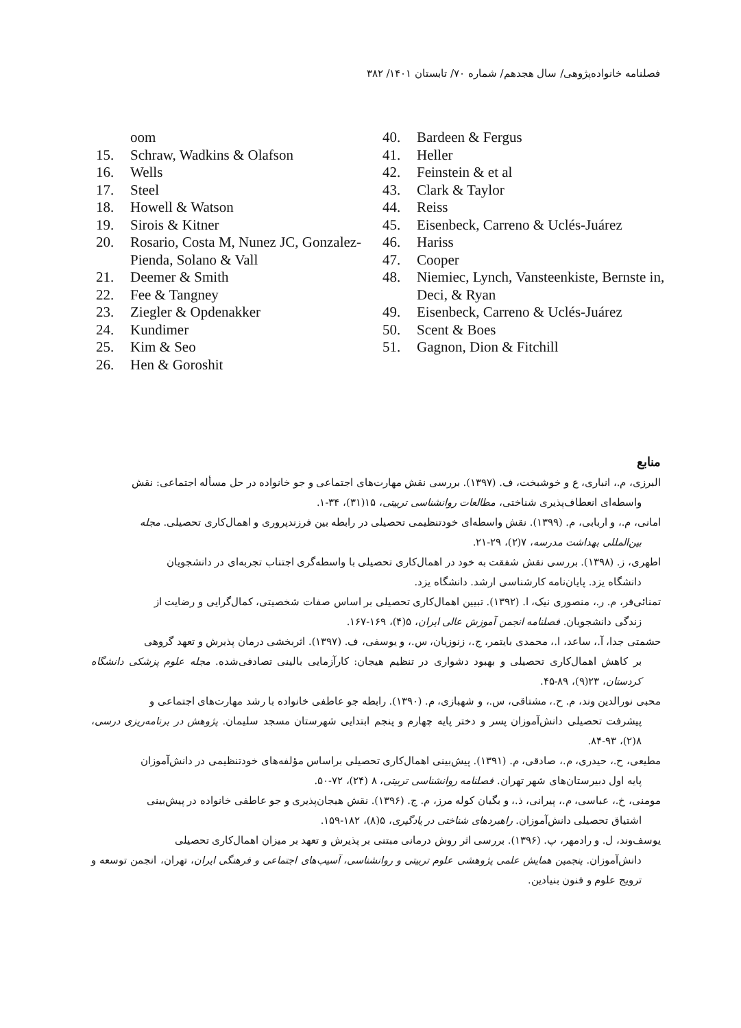فصلنامه خانواده‌پژوهی/ سال هجدهم/ شماره ۷۰/ تابستان ۱۴۰۱/ ۳۸۲
oom
15. Schraw, Wadkins & Olafson
16. Wells
17. Steel
18. Howell & Watson
19. Sirois & Kitner
20. Rosario, Costa M, Nunez JC, Gonzalez- Pienda, Solano & Vall
21. Deemer & Smith
22. Fee & Tangney
23. Ziegler & Opdenakker
24. Kundimer
25. Kim & Seo
26. Hen & Goroshit
40. Bardeen & Fergus
41. Heller
42. Feinstein & et al
43. Clark & Taylor
44. Reiss
45. Eisenbeck, Carreno & Uclés-Juárez
46. Hariss
47. Cooper
48. Niemiec, Lynch, Vansteenkiste, Bernste in, Deci, & Ryan
49. Eisenbeck, Carreno & Uclés-Juárez
50. Scent & Boes
51. Gagnon, Dion & Fitchill
منابع
البرزی، م.، انباری، ع و خوشبخت، ف. (۱۳۹۷). بررسی نقش مهارت‌های اجتماعی و جو خانواده در حل مسأله اجتماعی: نقش
واسطه‌ای انعطاف‌پذیری شناختی، مطالعات روانشناسی تربیتی، ۱۵(۳۱)، ۳۴-۱.
امانی، م.، و اربابی، م. (۱۳۹۹). نقش واسطه‌ای خودتنظیمی تحصیلی در رابطه بین فرزندپروری و اهمال‌کاری تحصیلی. مجله
بین‌المللی بهداشت مدرسه، ۷(۲)، ۲۹-۲۱.
اطهری، ز. (۱۳۹۸). بررسی نقش شفقت به خود در اهمال‌کاری تحصیلی با واسطه‌گری اجتناب تجربه‌ای در دانشجویان
دانشگاه یزد. پایان‌نامه کارشناسی ارشد. دانشگاه یزد.
تمنائی‌فر، م. ر.، منصوری نیک، ا. (۱۳۹۲). تبیین اهمال‌کاری تحصیلی بر اساس صفات شخصیتی، کمال‌گرایی و رضایت از
زندگی دانشجویان. فصلنامه انجمن آموزش عالی ایران، ۵(۴)، ۱۶۹-۱۶۷.
حشمتی جدا، آ.، ساعد، ا.، محمدی بایتمر، ج.، زنوزیان، س.، و یوسفی، ف. (۱۳۹۷). اثربخشی درمان پذیرش و تعهد گروهی
بر کاهش اهمال‌کاری تحصیلی و بهبود دشواری در تنظیم هیجان: کارآزمایی بالینی تصادفی‌شده. مجله علوم پزشکی دانشگاه کردستان، ۲۳(۹)، ۸۹-۴۵.
محبی نورالدین وند، م. ح.، مشتاقی، س.، و شهبازی، م. (۱۳۹۰). رابطه جو عاطفی خانواده با رشد مهارت‌های اجتماعی و
پیشرفت تحصیلی دانش‌آموزان پسر و دختر پایه چهارم و پنجم ابتدایی شهرستان مسجد سلیمان. پژوهش در برنامه‌ریزی درسی، ۸(۲)، ۹۳-۸۴.
مطیعی، ح.، حیدری، م.، صادقی، م. (۱۳۹۱). پیش‌بینی اهمال‌کاری تحصیلی براساس مؤلفه‌های خودتنظیمی در دانش‌آموزان
پایه اول دبیرستان‌های شهر تهران. فصلنامه روانشناسی تربیتی، ۸ (۲۴)، ۷۲-۵۰.
مومنی، خ.، عباسی، م.، پیرانی، ذ.، و بگیان کوله مرز، م. ج. (۱۳۹۶). نقش هیجان‌پذیری و جو عاطفی خانواده در پیش‌بینی
اشتیاق تحصیلی دانش‌آموزان. راهبردهای شناختی در یادگیری، ۵(۸)، ۱۸۲-۱۵۹.
یوسف‌وند، ل. و رادمهر، پ. (۱۳۹۶). بررسی اثر روش درمانی مبتنی بر پذیرش و تعهد بر میزان اهمال‌کاری تحصیلی
دانش‌آموزان. پنجمین همایش علمی پژوهشی علوم تربیتی و روانشناسی، آسیب‌های اجتماعی و فرهنگی ایران، تهران، انجمن توسعه و ترویج علوم و فنون بنیادین.